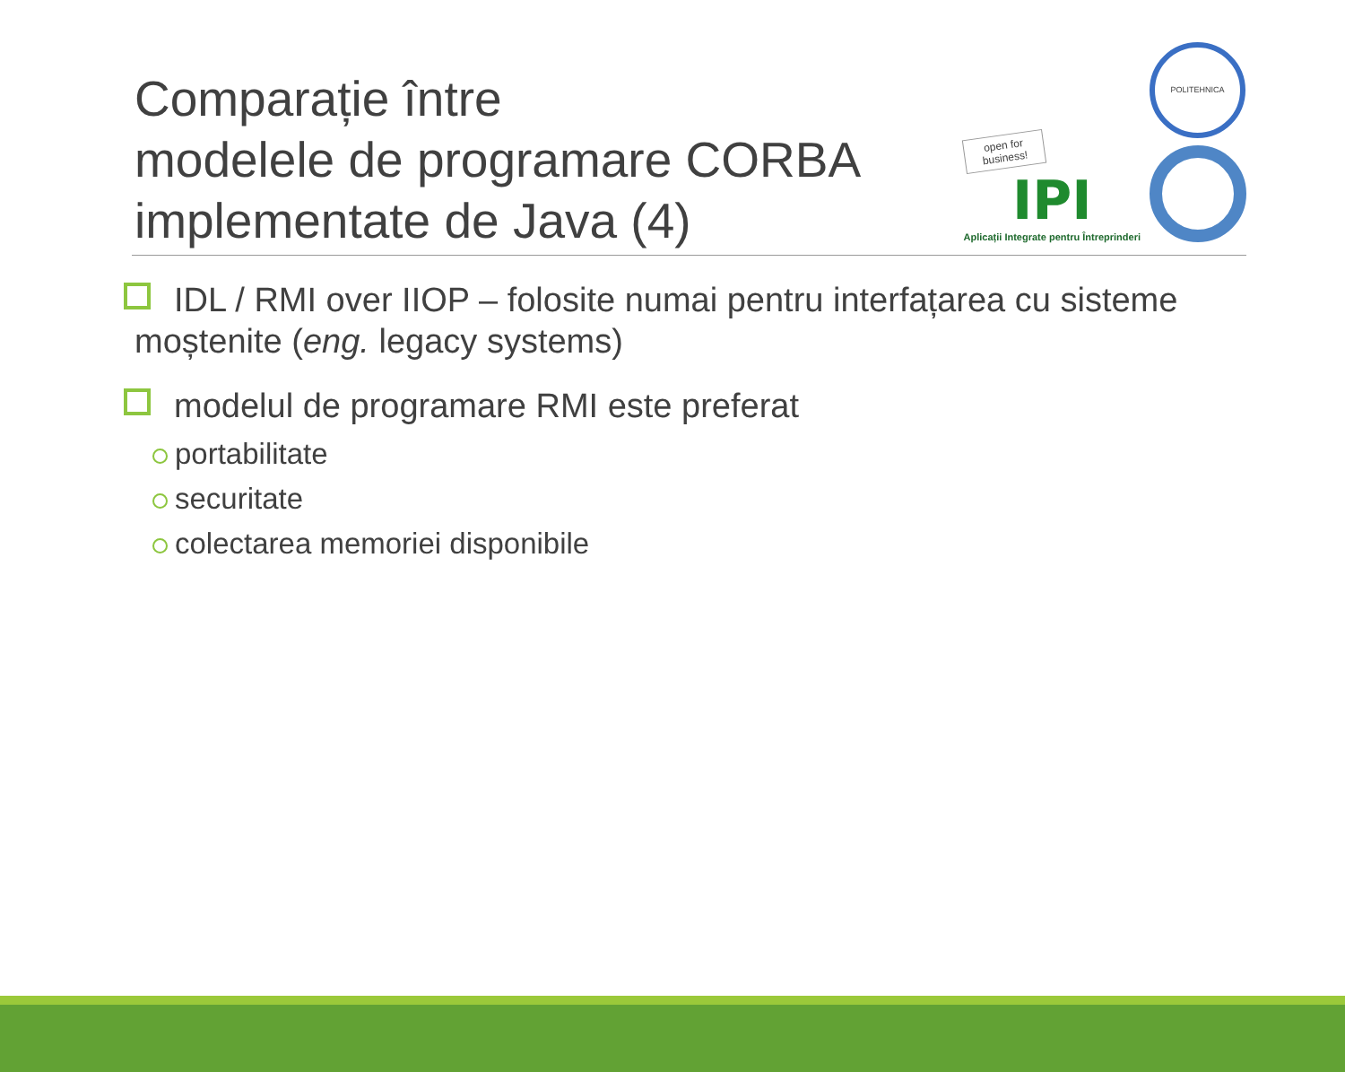Comparație între
modelele de programare CORBA
implementate de Java (4)
open for business!
IPI
Aplicații Integrate pentru Întreprinderi
POLITEHNICA
IDL / RMI over IIOP – folosite numai pentru interfațarea cu sisteme moștenite (eng. legacy systems)
modelul de programare RMI este preferat
portabilitate
securitate
colectarea memoriei disponibile